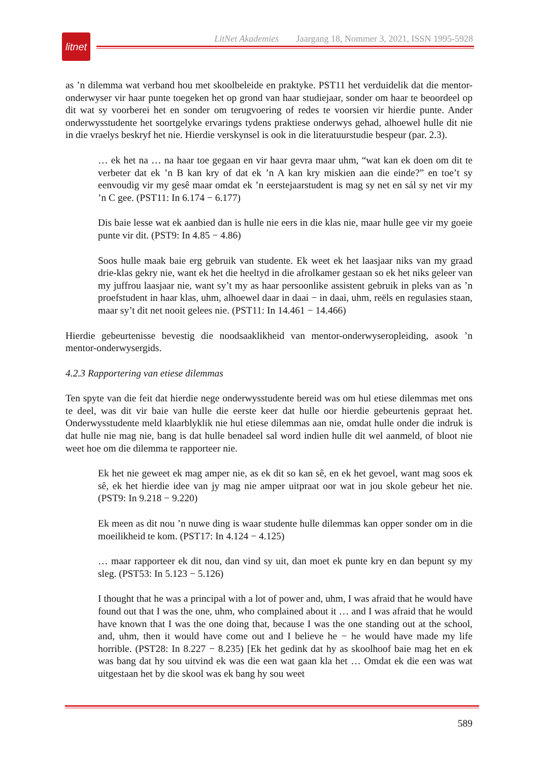litnet
LitNet Akademies Jaargang 18, Nommer 3, 2021, ISSN 1995-5928
as ’n dilemma wat verband hou met skoolbeleide en praktyke. PST11 het verduidelik dat die mentor-onderwyser vir haar punte toegeken het op grond van haar studiejaar, sonder om haar te beoordeel op dit wat sy voorberei het en sonder om terugvoering of redes te voorsien vir hierdie punte. Ander onderwysstudente het soortgelyke ervarings tydens praktiese onderwys gehad, alhoewel hulle dit nie in die vraelys beskryf het nie. Hierdie verskynsel is ook in die literatuurstudie bespeur (par. 2.3).
… ek het na … na haar toe gegaan en vir haar gevra maar uhm, “wat kan ek doen om dit te verbeter dat ek ’n B kan kry of dat ek ’n A kan kry miskien aan die einde?” en toe’t sy eenvoudig vir my gesê maar omdat ek ’n eerstejaarstudent is mag sy net en sál sy net vir my ’n C gee. (PST11: In 6.174 − 6.177)
Dis baie lesse wat ek aanbied dan is hulle nie eers in die klas nie, maar hulle gee vir my goeie punte vir dit. (PST9: In 4.85 − 4.86)
Soos hulle maak baie erg gebruik van studente. Ek weet ek het laasjaar niks van my graad drie-klas gekry nie, want ek het die heeltyd in die afrolkamer gestaan so ek het niks geleer van my juffrou laasjaar nie, want sy’t my as haar persoonlike assistent gebruik in pleks van as ’n proefstudent in haar klas, uhm, alhoewel daar in daai − in daai, uhm, reëls en regulasies staan, maar sy’t dit net nooit gelees nie. (PST11: In 14.461 − 14.466)
Hierdie gebeurtenisse bevestig die noodsaaklikheid van mentor-onderwyseropleiding, asook ’n mentor-onderwysergids.
4.2.3 Rapportering van etiese dilemmas
Ten spyte van die feit dat hierdie nege onderwysstudente bereid was om hul etiese dilemmas met ons te deel, was dit vir baie van hulle die eerste keer dat hulle oor hierdie gebeurtenis gepraat het. Onderwysstudente meld klaarblyklik nie hul etiese dilemmas aan nie, omdat hulle onder die indruk is dat hulle nie mag nie, bang is dat hulle benadeel sal word indien hulle dit wel aanmeld, of bloot nie weet hoe om die dilemma te rapporteer nie.
Ek het nie geweet ek mag amper nie, as ek dit so kan sê, en ek het gevoel, want mag soos ek sê, ek het hierdie idee van jy mag nie amper uitpraat oor wat in jou skole gebeur het nie. (PST9: In 9.218 − 9.220)
Ek meen as dit nou ’n nuwe ding is waar studente hulle dilemmas kan opper sonder om in die moeilikheid te kom. (PST17: In 4.124 − 4.125)
… maar rapporteer ek dit nou, dan vind sy uit, dan moet ek punte kry en dan bepunt sy my sleg. (PST53: In 5.123 − 5.126)
I thought that he was a principal with a lot of power and, uhm, I was afraid that he would have found out that I was the one, uhm, who complained about it … and I was afraid that he would have known that I was the one doing that, because I was the one standing out at the school, and, uhm, then it would have come out and I believe he − he would have made my life horrible. (PST28: In 8.227 − 8.235) [Ek het gedink dat hy as skoolhoof baie mag het en ek was bang dat hy sou uitvind ek was die een wat gaan kla het … Omdat ek die een was wat uitgestaan het by die skool was ek bang hy sou weet
589